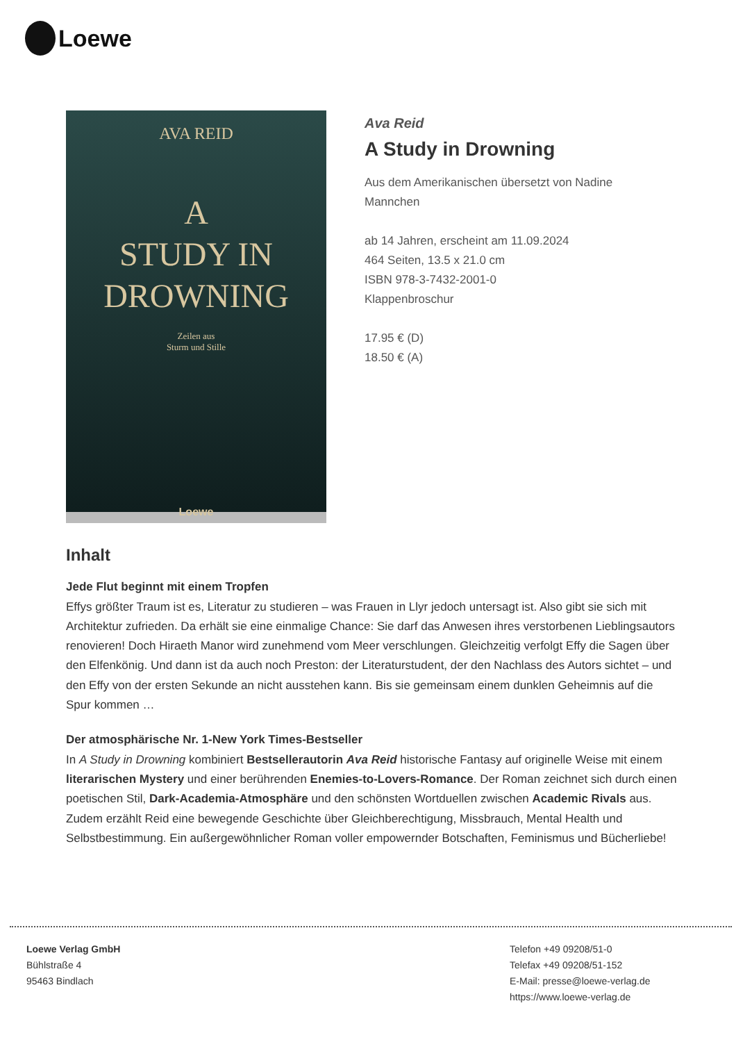Loewe
AVA REID
A
STUDY IN
DROWNING
Zeilen aus
Sturm und Stille
Loewe
Ava Reid
A Study in Drowning
Aus dem Amerikanischen übersetzt von Nadine Mannchen
ab 14 Jahren, erscheint am 11.09.2024
464 Seiten, 13.5 x 21.0 cm
ISBN 978-3-7432-2001-0
Klappenbroschur
17.95 € (D)
18.50 € (A)
Inhalt
Jede Flut beginnt mit einem Tropfen
Effys größter Traum ist es, Literatur zu studieren – was Frauen in Llyr jedoch untersagt ist. Also gibt sie sich mit Architektur zufrieden. Da erhält sie eine einmalige Chance: Sie darf das Anwesen ihres verstorbenen Lieblingsautors renovieren! Doch Hiraeth Manor wird zunehmend vom Meer verschlungen. Gleichzeitig verfolgt Effy die Sagen über den Elfenkönig. Und dann ist da auch noch Preston: der Literaturstudent, der den Nachlass des Autors sichtet – und den Effy von der ersten Sekunde an nicht ausstehen kann. Bis sie gemeinsam einem dunklen Geheimnis auf die Spur kommen …
Der atmosphärische Nr. 1-New York Times-Bestseller
In A Study in Drowning kombiniert Bestsellerautorin Ava Reid historische Fantasy auf originelle Weise mit einem literarischen Mystery und einer berührenden Enemies-to-Lovers-Romance. Der Roman zeichnet sich durch einen poetischen Stil, Dark-Academia-Atmosphäre und den schönsten Wortduellen zwischen Academic Rivals aus. Zudem erzählt Reid eine bewegende Geschichte über Gleichberechtigung, Missbrauch, Mental Health und Selbstbestimmung. Ein außergewöhnlicher Roman voller empowernder Botschaften, Feminismus und Bücherliebe!
Loewe Verlag GmbH
Bühlstraße 4
95463 Bindlach
Telefon +49 09208/51-0
Telefax +49 09208/51-152
E-Mail: presse@loewe-verlag.de
https://www.loewe-verlag.de